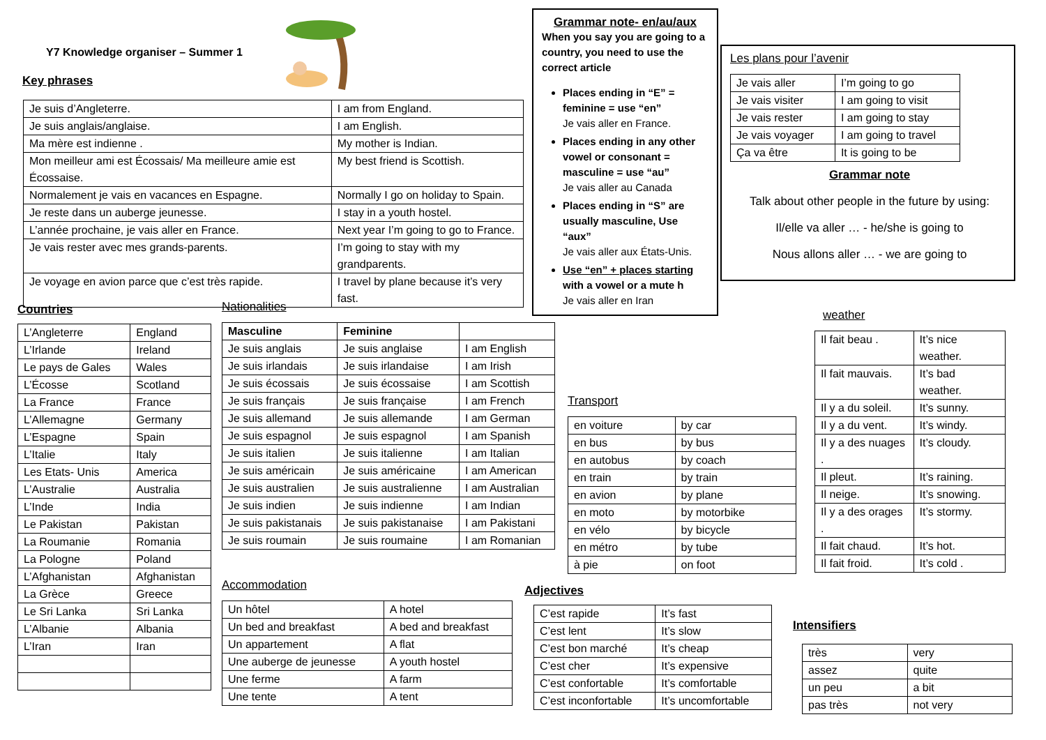Y7 Knowledge organiser – Summer 1
Key phrases
| Je suis d’Angleterre. | I am from England. |
| Je suis anglais/anglaise. | I am English. |
| Ma mère est indienne . | My mother is Indian. |
| Mon meilleur ami est Écossais/ Ma meilleure amie est Écossaise. | My best friend is Scottish. |
| Normalement je vais en vacances en Espagne. | Normally I go on holiday to Spain. |
| Je reste dans un auberge jeunesse. | I stay in a youth hostel. |
| L’année prochaine, je vais aller en France. | Next year I’m going to go to France. |
| Je vais rester avec mes grands-parents. | I’m going to stay with my grandparents. |
| Je voyage en avion parce que c’est très rapide. | I travel by plane because it’s very fast. |
Grammar note- en/au/aux
When you say you are going to a country, you need to use the correct article
Places ending in “E” = feminine = use “en”
Je vais aller en France.
Places ending in any other vowel or consonant = masculine = use “au”
Je vais aller au Canada
Places ending in “S” are usually masculine, Use “aux”
Je vais aller aux États-Unis.
Use “en” + places starting with a vowel or a mute h
Je vais aller en Iran
Les plans pour l’avenir
| Je vais aller | I’m going to go |
| Je vais visiter | I am going to visit |
| Je vais rester | I am going to stay |
| Je vais voyager | I am going to travel |
| Ça va être | It is going to be |
Grammar note
Talk about other people in the future by using:
Il/elle va aller … - he/she is going to
Nous allons aller … - we are going to
Countries
| L’Angleterre | England |
| L’Irlande | Ireland |
| Le pays de Gales | Wales |
| L’Écosse | Scotland |
| La France | France |
| L’Allemagne | Germany |
| L’Espagne | Spain |
| L’Italie | Italy |
| Les Etats- Unis | America |
| L’Australie | Australia |
| L’Inde | India |
| Le Pakistan | Pakistan |
| La Roumanie | Romania |
| La Pologne | Poland |
| L’Afghanistan | Afghanistan |
| La Grèce | Greece |
| Le Sri Lanka | Sri Lanka |
| L’Albanie | Albania |
| L’Iran | Iran |
Nationalities
| Masculine | Feminine | |
| --- | --- | --- |
| Je suis anglais | Je suis anglaise | I am English |
| Je suis irlandais | Je suis irlandaise | I am Irish |
| Je suis écossais | Je suis écossaise | I am Scottish |
| Je suis français | Je suis française | I am French |
| Je suis allemand | Je suis allemande | I am German |
| Je suis espagnol | Je suis espagnol | I am Spanish |
| Je suis italien | Je suis italienne | I am Italian |
| Je suis américain | Je suis américaine | I am American |
| Je suis australien | Je suis australienne | I am Australian |
| Je suis indien | Je suis indienne | I am Indian |
| Je suis pakistanais | Je suis pakistanaise | I am Pakistani |
| Je suis roumain | Je suis roumaine | I am Romanian |
Accommodation
| Un hôtel | A hotel |
| Un bed and breakfast | A bed and breakfast |
| Un appartement | A flat |
| Une auberge de jeunesse | A youth hostel |
| Une ferme | A farm |
| Une tente | A tent |
Transport
| en voiture | by car |
| en bus | by bus |
| en autobus | by coach |
| en train | by train |
| en avion | by plane |
| en moto | by motorbike |
| en vélo | by bicycle |
| en métro | by tube |
| à pie | on foot |
Adjectives
| C’est rapide | It’s fast |
| C’est lent | It’s slow |
| C’est bon marché | It’s cheap |
| C’est cher | It’s expensive |
| C’est confortable | It’s comfortable |
| C’est inconfortable | It’s uncomfortable |
weather
| Il fait beau . | It’s nice weather. |
| Il fait mauvais. | It’s bad weather. |
| Il y a du soleil. | It’s sunny. |
| Il y a du vent. | It’s windy. |
| Il y a des nuages . | It’s cloudy. |
| Il pleut. | It’s raining. |
| Il neige. | It’s snowing. |
| Il y a des orages . | It’s stormy. |
| Il fait chaud. | It’s hot. |
| Il fait froid. | It’s cold . |
Intensifiers
| très | very |
| assez | quite |
| un peu | a bit |
| pas très | not very |